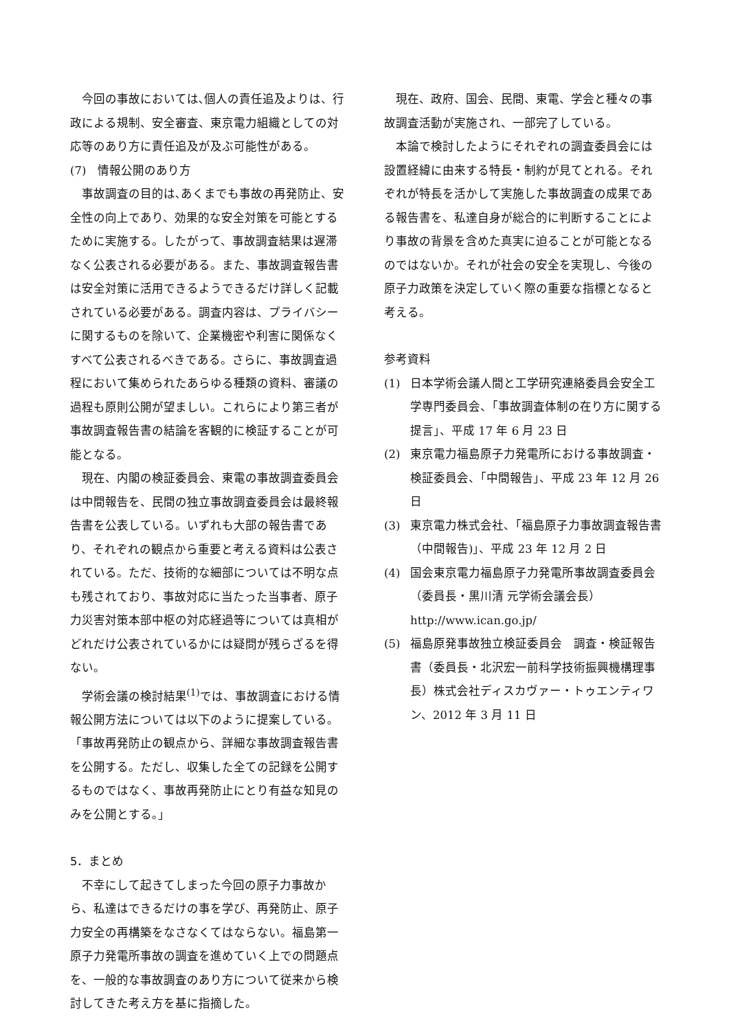今回の事故においては､個人の責任追及よりは、行政による規制、安全審査、東京電力組織としての対応等のあり方に責任追及が及ぶ可能性がある。
(7)　情報公開のあり方
事故調査の目的は､あくまでも事故の再発防止、安全性の向上であり、効果的な安全対策を可能とするために実施する。したがって、事故調査結果は遅滞なく公表される必要がある。また、事故調査報告書は安全対策に活用できるようできるだけ詳しく記載されている必要がある。調査内容は、プライバシーに関するものを除いて、企業機密や利害に関係なくすべて公表されるべきである。さらに、事故調査過程において集められたあらゆる種類の資料、審議の過程も原則公開が望ましい。これらにより第三者が事故調査報告書の結論を客観的に検証することが可能となる。
現在、内閣の検証委員会、東電の事故調査委員会は中間報告を、民間の独立事故調査委員会は最終報告書を公表している。いずれも大部の報告書であり、それぞれの観点から重要と考える資料は公表されている。ただ、技術的な細部については不明な点も残されており、事故対応に当たった当事者、原子力災害対策本部中枢の対応経過等については真相がどれだけ公表されているかには疑問が残らざるを得ない。
学術会議の検討結果<sup>(1)</sup>では、事故調査における情報公開方法については以下のように提案している｡「事故再発防止の観点から、詳細な事故調査報告書を公開する。ただし、収集した全ての記録を公開するものではなく、事故再発防止にとり有益な知見のみを公開とする。」
5．まとめ
不幸にして起きてしまった今回の原子力事故から、私達はできるだけの事を学び、再発防止、原子力安全の再構築をなさなくてはならない。福島第一原子力発電所事故の調査を進めていく上での問題点を、一般的な事故調査のあり方について従来から検討してきた考え方を基に指摘した。
現在、政府、国会、民間、東電、学会と種々の事故調査活動が実施され、一部完了している。
本論で検討したようにそれぞれの調査委員会には設置経緯に由来する特長・制約が見てとれる。それぞれが特長を活かして実施した事故調査の成果である報告書を、私達自身が総合的に判断することにより事故の背景を含めた真実に迫ることが可能となるのではないか。それが社会の安全を実現し、今後の原子力政策を決定していく際の重要な指標となると考える。
参考資料
(1) 日本学術会議人間と工学研究連絡委員会安全工学専門委員会、「事故調査体制の在り方に関する提言」、平成 17 年 6 月 23 日
(2) 東京電力福島原子力発電所における事故調査・検証委員会、「中間報告」、平成 23 年 12 月 26 日
(3) 東京電力株式会社、「福島原子力事故調査報告書（中間報告)」、平成 23 年 12 月 2 日
(4) 国会東京電力福島原子力発電所事故調査委員会（委員長・黒川清 元学術会議会長） http://www.ican.go.jp/
(5) 福島原発事故独立検証委員会　調査・検証報告書（委員長・北沢宏一前科学技術振興機構理事長）株式会社ディスカヴァー・トゥエンティワン、2012 年 3 月 11 日